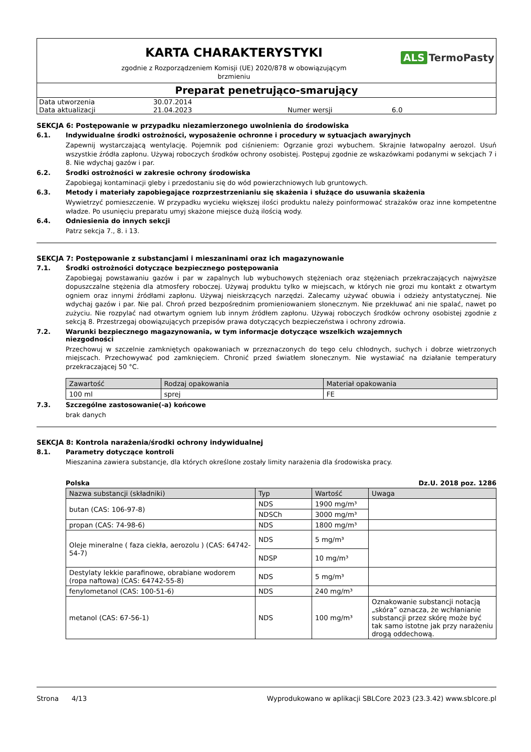KARTA CHARAKTERYSTYKI
zgodnie z Rozporządzeniem Komisji (UE) 2020/878 w obowiązującym
brzmieniu
ALS TermoPasty
Preparat penetrująco-smarujący
| Data utworzenia | 30.07.2014 | | |
| Data aktualizacji | 21.04.2023 | Numer wersji | 6.0 |
SEKCJA 6: Postępowanie w przypadku niezamierzonego uwolnienia do środowiska
6.1. Indywidualne środki ostrożności, wyposażenie ochronne i procedury w sytuacjach awaryjnych
Zapewnij wystarczającą wentylację. Pojemnik pod ciśnieniem: Ogrzanie grozi wybuchem. Skrajnie łatwopalny aerozol. Usuń wszystkie źródła zapłonu. Używaj roboczych środków ochrony osobistej. Postępuj zgodnie ze wskazówkami podanymi w sekcjach 7 i 8. Nie wdychaj gazów i par.
6.2. Środki ostrożności w zakresie ochrony środowiska
Zapobiegaj kontaminacji gleby i przedostaniu się do wód powierzchniowych lub gruntowych.
6.3. Metody i materiały zapobiegające rozprzestrzenianiu się skażenia i służące do usuwania skażenia
Wywietrzyć pomieszczenie. W przypadku wycieku większej ilości produktu należy poinformować strażaków oraz inne kompetentne władze. Po usunięciu preparatu umyj skażone miejsce dużą ilością wody.
6.4. Odniesienia do innych sekcji
Patrz sekcja 7., 8. i 13.
SEKCJA 7: Postępowanie z substancjami i mieszaninami oraz ich magazynowanie
7.1. Środki ostrożności dotyczące bezpiecznego postępowania
Zapobiegaj powstawaniu gazów i par w zapalnych lub wybuchowych stężeniach oraz stężeniach przekraczających najwyższe dopuszczalne stężenia dla atmosfery roboczej. Używaj produktu tylko w miejscach, w których nie grozi mu kontakt z otwartym ogniem oraz innymi źródłami zapłonu. Używaj nieiskrzących narzędzi. Zalecamy używać obuwia i odzieży antystatycznej. Nie wdychaj gazów i par. Nie pal. Chroń przed bezpośrednim promieniowaniem słonecznym. Nie przekłuwać ani nie spalać, nawet po zużyciu. Nie rozpylać nad otwartym ogniem lub innym źródłem zapłonu. Używaj roboczych środków ochrony osobistej zgodnie z sekcją 8. Przestrzegaj obowiązujących przepisów prawa dotyczących bezpieczeństwa i ochrony zdrowia.
7.2. Warunki bezpiecznego magazynowania, w tym informacje dotyczące wszelkich wzajemnych
niezgodności
Przechowuj w szczelnie zamkniętych opakowaniach w przeznaczonych do tego celu chłodnych, suchych i dobrze wietrzonych miejscach. Przechowywać pod zamknięciem. Chronić przed światłem słonecznym. Nie wystawiać na działanie temperatury przekraczającej 50 °C.
| Zawartość | Rodzaj opakowania | Materiał opakowania |
| --- | --- | --- |
| 100 ml | sprej | FE |
7.3. Szczególne zastosowanie(-a) końcowe
brak danych
SEKCJA 8: Kontrola narażenia/środki ochrony indywidualnej
8.1. Parametry dotyczące kontroli
Mieszanina zawiera substancje, dla których określone zostały limity narażenia dla środowiska pracy.
Polska Dz.U. 2018 poz. 1286
| Nazwa substancji (składniki) | Typ | Wartość | Uwaga |
| --- | --- | --- | --- |
| butan (CAS: 106-97-8) | NDS | 1900 mg/m³ | |
| | NDSCh | 3000 mg/m³ | |
| propan (CAS: 74-98-6) | NDS | 1800 mg/m³ | |
| Oleje mineralne ( faza ciekła, aerozolu ) (CAS: 64742-54-7) | NDS | 5 mg/m³ | |
| | NDSP | 10 mg/m³ | |
| Destylaty lekkie parafinowe, obrabiane wodorem (ropa naftowa) (CAS: 64742-55-8) | NDS | 5 mg/m³ | |
| fenylometanol (CAS: 100-51-6) | NDS | 240 mg/m³ | |
| metanol (CAS: 67-56-1) | NDS | 100 mg/m³ | Oznakowanie substancji notacją „skóra” oznacza, że wchłanianie substancji przez skórę może być tak samo istotne jak przy narażeniu drogą oddechową. |
Strona 4/13 Wyprodukowano w aplikacji SBLCore 2023 (23.3.42) www.sblcore.pl